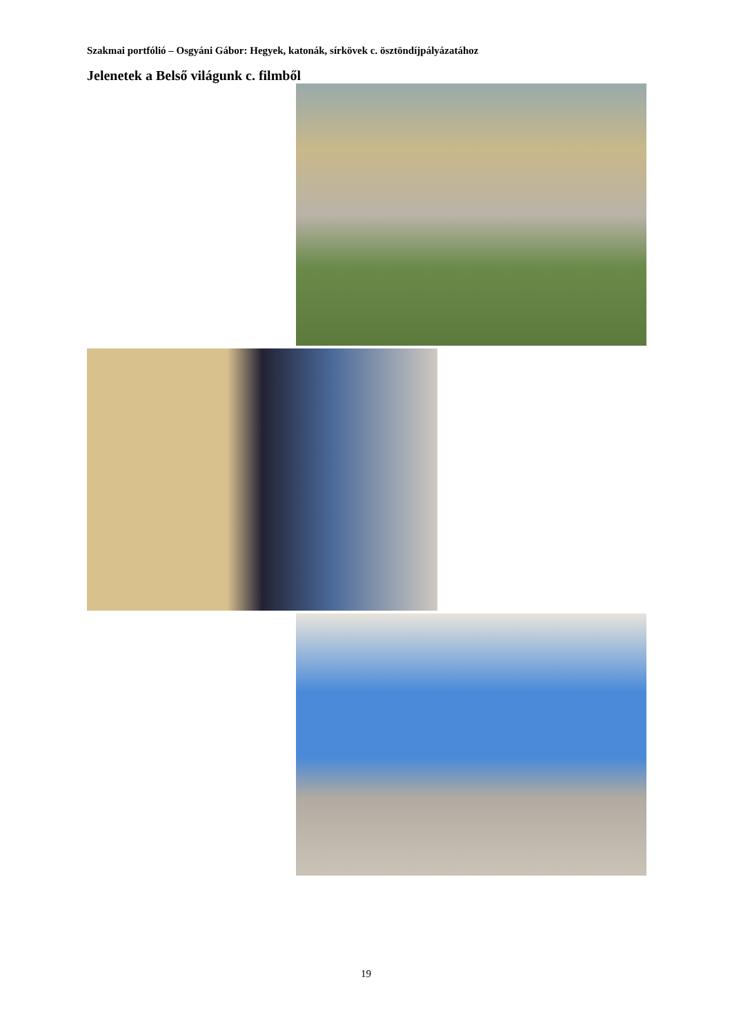Szakmai portfólió – Osgyáni Gábor: Hegyek, katonák, sírkövek c. ösztöndíjpályázatához
Jelenetek a Belső világunk c. filmből
19